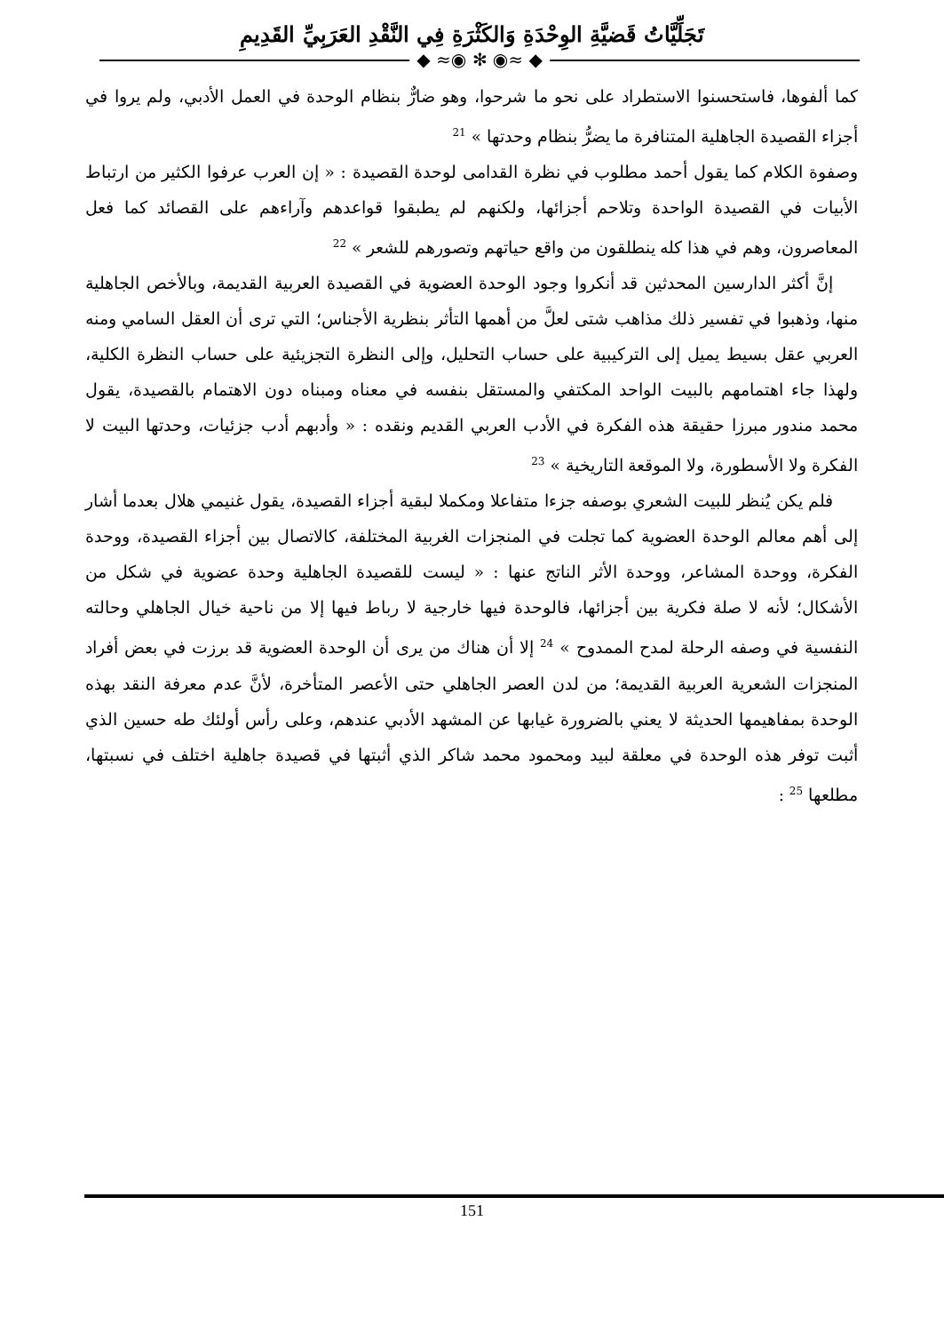تَجَلِّيَّاتُ قَضيَّةِ الوِحْدَةِ وَالكَثْرَةِ فِي النَّقْدِ العَرَبِيِّ القَدِيمِ
◆ ≈◉ ✻ ◉≈ ◆
كما ألفوها، فاستحسنوا الاستطراد على نحو ما شرحوا، وهو ضارٌّ بنظام الوحدة في العمل الأدبي، ولم يروا في أجزاء القصيدة الجاهلية المتنافرة ما يضرُّ بنظام وحدتها » <sup>21</sup>
وصفوة الكلام كما يقول أحمد مطلوب في نظرة القدامى لوحدة القصيدة : « إن العرب عرفوا الكثير من ارتباط الأبيات في القصيدة الواحدة وتلاحم أجزائها، ولكنهم لم يطبقوا قواعدهم وآراءهم على القصائد كما فعل المعاصرون، وهم في هذا كله ينطلقون من واقع حياتهم وتصورهم للشعر » <sup>22</sup>
إنَّ أكثر الدارسين المحدثين قد أنكروا وجود الوحدة العضوية في القصيدة العربية القديمة، وبالأخص الجاهلية منها، وذهبوا في تفسير ذلك مذاهب شتى لعلَّ من أهمها التأثر بنظرية الأجناس؛ التي ترى أن العقل السامي ومنه العربي عقل بسيط يميل إلى التركيبية على حساب التحليل، وإلى النظرة التجزيئية على حساب النظرة الكلية، ولهذا جاء اهتمامهم بالبيت الواحد المكتفي والمستقل بنفسه في معناه ومبناه دون الاهتمام بالقصيدة، يقول محمد مندور مبرزا حقيقة هذه الفكرة في الأدب العربي القديم ونقده : « وأدبهم أدب جزئيات، وحدتها البيت لا الفكرة ولا الأسطورة، ولا الموقعة التاريخية » <sup>23</sup>
فلم يكن يُنظر للبيت الشعري بوصفه جزءا متفاعلا ومكملا لبقية أجزاء القصيدة، يقول غنيمي هلال بعدما أشار إلى أهم معالم الوحدة العضوية كما تجلت في المنجزات الغربية المختلفة، كالاتصال بين أجزاء القصيدة، ووحدة الفكرة، ووحدة المشاعر، ووحدة الأثر الناتج عنها : « ليست للقصيدة الجاهلية وحدة عضوية في شكل من الأشكال؛ لأنه لا صلة فكرية بين أجزائها، فالوحدة فيها خارجية لا رباط فيها إلا من ناحية خيال الجاهلي وحالته النفسية في وصفه الرحلة لمدح الممدوح » <sup>24</sup> إلا أن هناك من يرى أن الوحدة العضوية قد برزت في بعض أفراد المنجزات الشعرية العربية القديمة؛ من لدن العصر الجاهلي حتى الأعصر المتأخرة، لأنَّ عدم معرفة النقد بهذه الوحدة بمفاهيمها الحديثة لا يعني بالضرورة غيابها عن المشهد الأدبي عندهم، وعلى رأس أولئك طه حسين الذي أثبت توفر هذه الوحدة في معلقة لبيد ومحمود محمد شاكر الذي أثبتها في قصيدة جاهلية اختلف في نسبتها، مطلعها <sup>25</sup> :
151